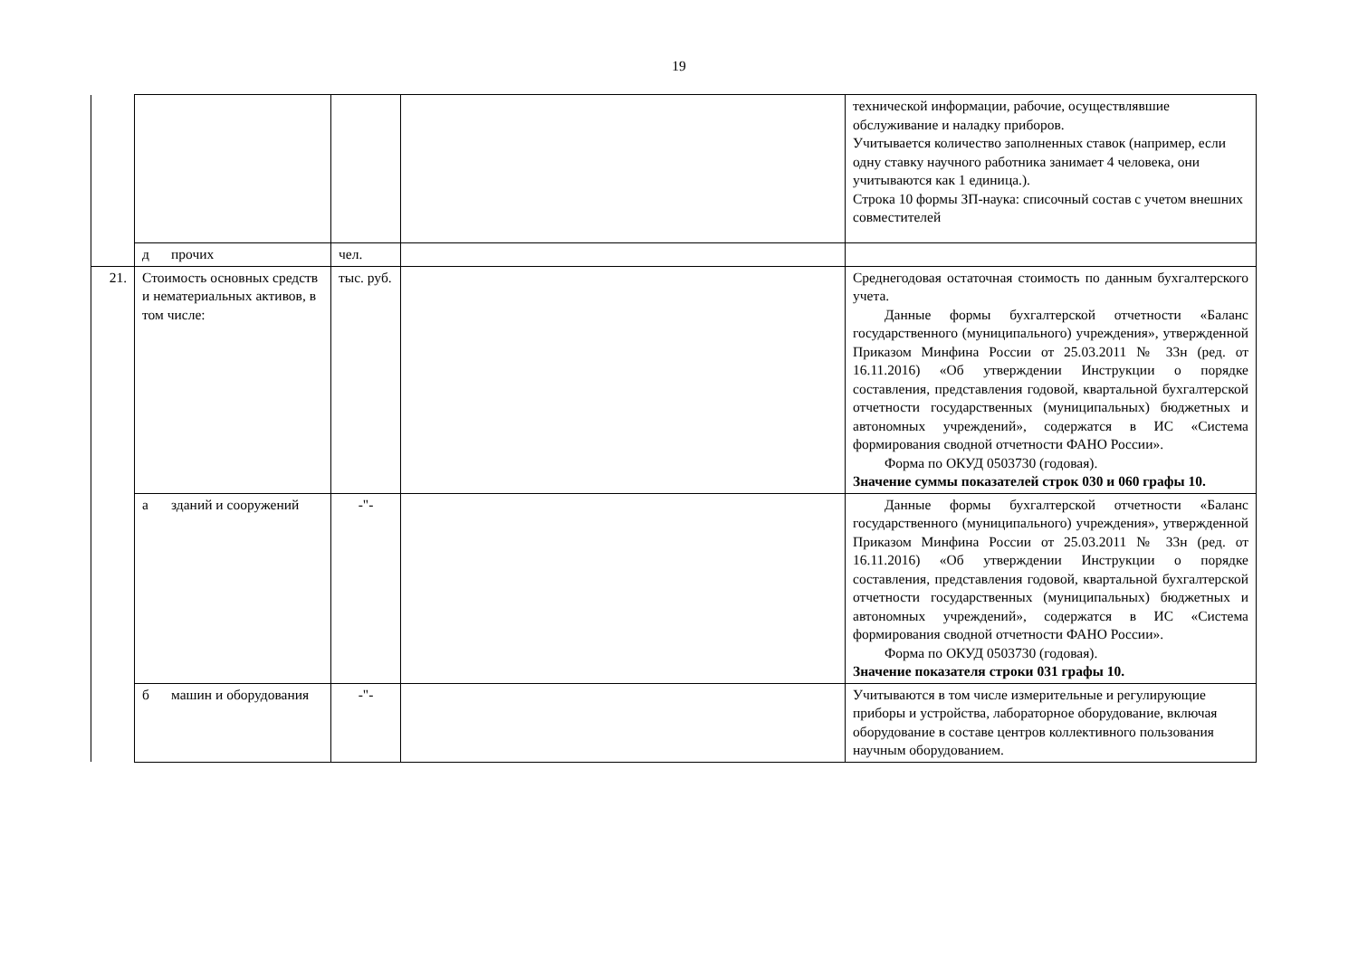19
| | | | | технической информации, рабочие, осуществлявшие обслуживание и наладку приборов. Учитывается количество заполненных ставок (например, если одну ставку научного работника занимает 4 человека, они учитываются как 1 единица.). Строка 10 формы ЗП-наука: списочный состав с учетом внешних совместителей |
| | д прочих | чел. | | |
| 21. | Стоимость основных средств и нематериальных активов, в том числе: | тыс. руб. | | Среднегодовая остаточная стоимость по данным бухгалтерского учета. Данные формы бухгалтерской отчетности «Баланс государственного (муниципального) учреждения», утвержденной Приказом Минфина России от 25.03.2011 № 33н (ред. от 16.11.2016) «Об утверждении Инструкции о порядке составления, представления годовой, квартальной бухгалтерской отчетности государственных (муниципальных) бюджетных и автономных учреждений», содержатся в ИС «Система формирования сводной отчетности ФАНО России». Форма по ОКУД 0503730 (годовая). Значение суммы показателей строк 030 и 060 графы 10. |
| | а зданий и сооружений | -"- | | Данные формы бухгалтерской отчетности «Баланс государственного (муниципального) учреждения», утвержденной Приказом Минфина России от 25.03.2011 № 33н (ред. от 16.11.2016) «Об утверждении Инструкции о порядке составления, представления годовой, квартальной бухгалтерской отчетности государственных (муниципальных) бюджетных и автономных учреждений», содержатся в ИС «Система формирования сводной отчетности ФАНО России». Форма по ОКУД 0503730 (годовая). Значение показателя строки 031 графы 10. |
| | б машин и оборудования | -"- | | Учитываются в том числе измерительные и регулирующие приборы и устройства, лабораторное оборудование, включая оборудование в составе центров коллективного пользования научным оборудованием. |